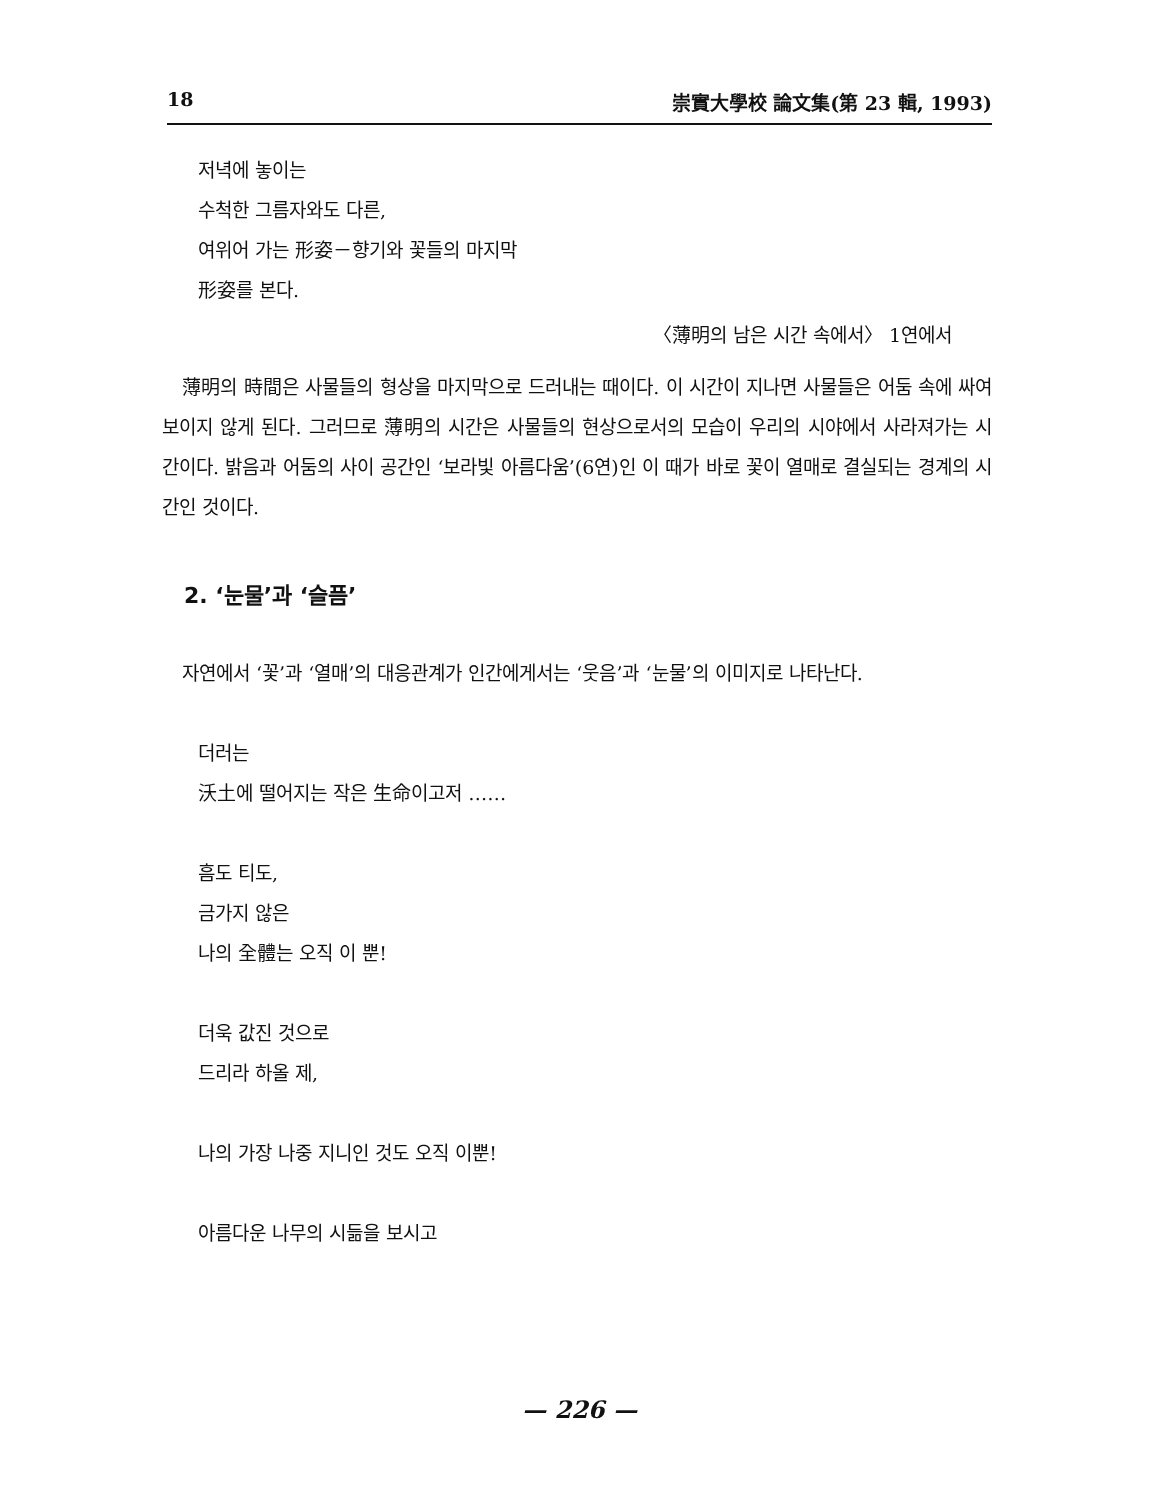18 崇實大學校 論文集(第 23 輯, 1993)
저녁에 놓이는
수척한 그름자와도 다른,
여위어 가는 形姿－향기와 꽃들의 마지막
形姿를 본다.
〈薄明의 남은 시간 속에서〉 1연에서
薄明의 時間은 사물들의 형상을 마지막으로 드러내는 때이다. 이 시간이 지나면 사물들은 어둠 속에 싸여 보이지 않게 된다. 그러므로 薄明의 시간은 사물들의 현상으로서의 모습이 우리의 시야에서 사라져가는 시간이다. 밝음과 어둠의 사이 공간인 ‘보라빛 아름다움’(6연)인 이 때가 바로 꽃이 열매로 결실되는 경계의 시간인 것이다.
2. ‘눈물’과 ‘슬픔’
자연에서 ‘꽃’과 ‘열매’의 대응관계가 인간에게서는 ‘웃음’과 ‘눈물’의 이미지로 나타난다.
더러는
沃土에 떨어지는 작은 生命이고저 ……
흠도 티도,
금가지 않은
나의 全體는 오직 이 뿐!
더욱 값진 것으로
드리라 하올 제,
나의 가장 나중 지니인 것도 오직 이뿐!
아름다운 나무의 시듦을 보시고
— 226 —